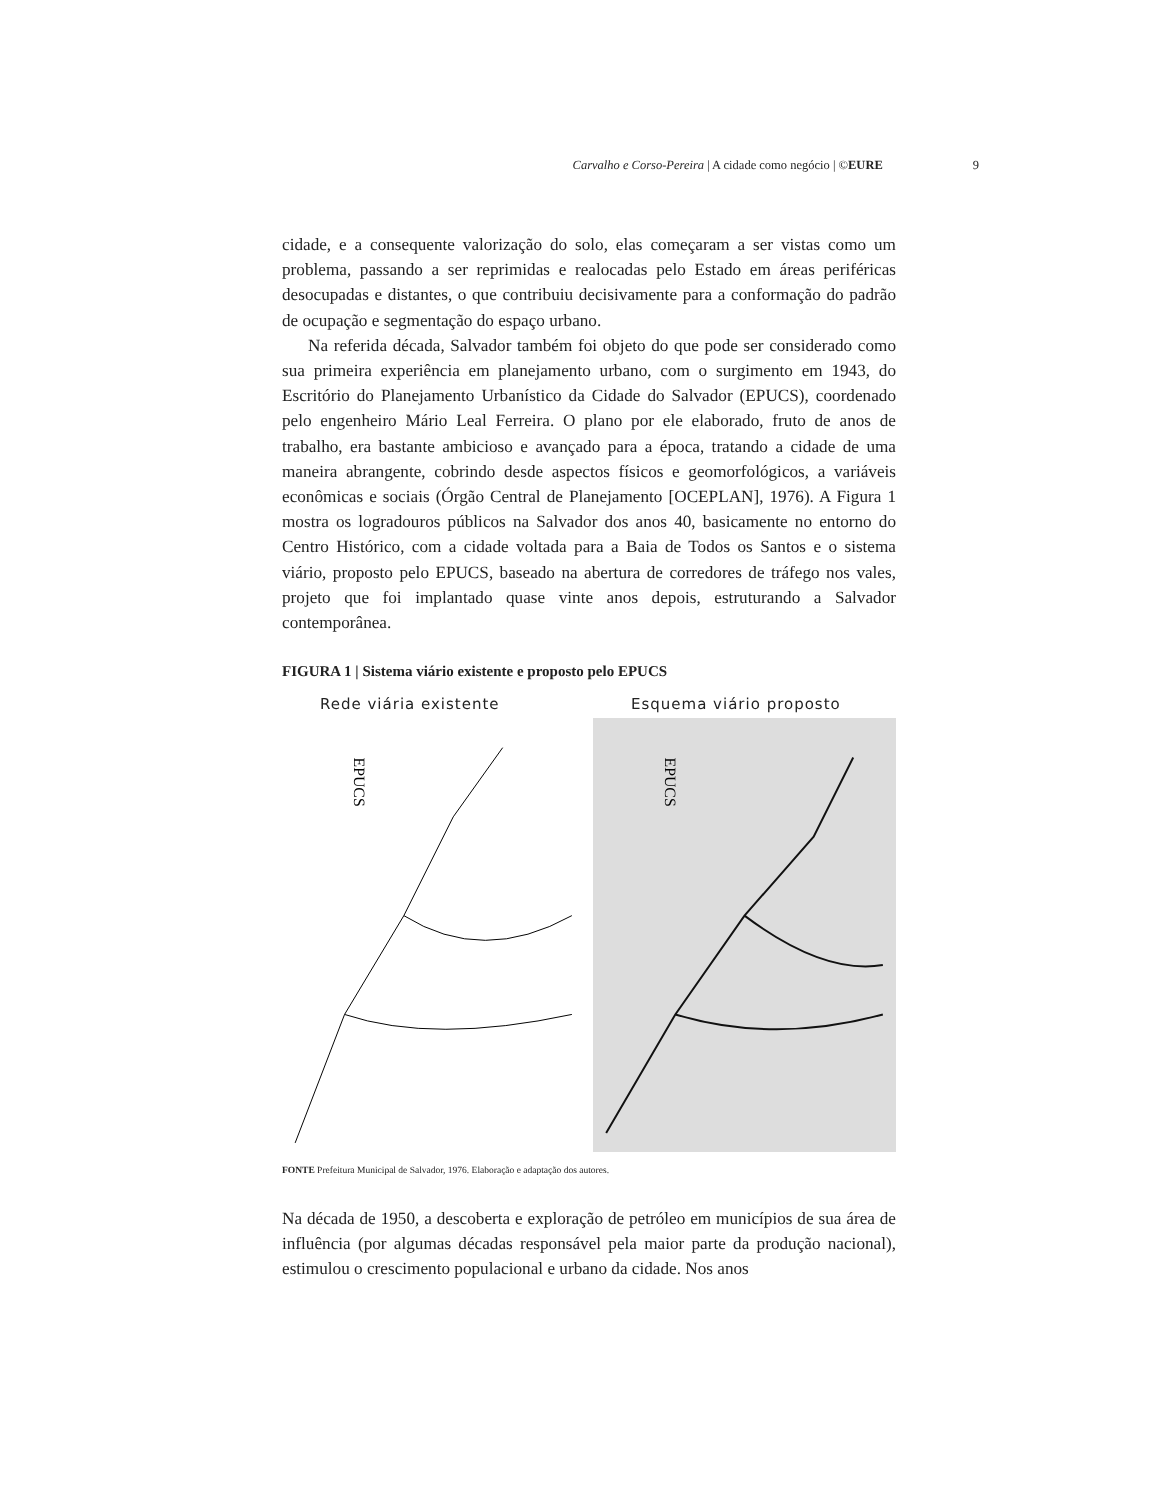Carvalho e Corso-Pereira | A cidade como negócio | ©EURE 9
cidade, e a consequente valorização do solo, elas começaram a ser vistas como um problema, passando a ser reprimidas e realocadas pelo Estado em áreas periféricas desocupadas e distantes, o que contribuiu decisivamente para a conformação do padrão de ocupação e segmentação do espaço urbano.
Na referida década, Salvador também foi objeto do que pode ser considerado como sua primeira experiência em planejamento urbano, com o surgimento em 1943, do Escritório do Planejamento Urbanístico da Cidade do Salvador (EPUCS), coordenado pelo engenheiro Mário Leal Ferreira. O plano por ele elaborado, fruto de anos de trabalho, era bastante ambicioso e avançado para a época, tratando a cidade de uma maneira abrangente, cobrindo desde aspectos físicos e geomorfológicos, a variáveis econômicas e sociais (Órgão Central de Planejamento [OCEPLAN], 1976). A Figura 1 mostra os logradouros públicos na Salvador dos anos 40, basicamente no entorno do Centro Histórico, com a cidade voltada para a Baia de Todos os Santos e o sistema viário, proposto pelo EPUCS, baseado na abertura de corredores de tráfego nos vales, projeto que foi implantado quase vinte anos depois, estruturando a Salvador contemporânea.
FIGURA 1 | Sistema viário existente e proposto pelo EPUCS
Rede viária existente
EPUCS
Esquema viário proposto
EPUCS
FONTE Prefeitura Municipal de Salvador, 1976. Elaboração e adaptação dos autores.
Na década de 1950, a descoberta e exploração de petróleo em municípios de sua área de influência (por algumas décadas responsável pela maior parte da produção nacional), estimulou o crescimento populacional e urbano da cidade. Nos anos